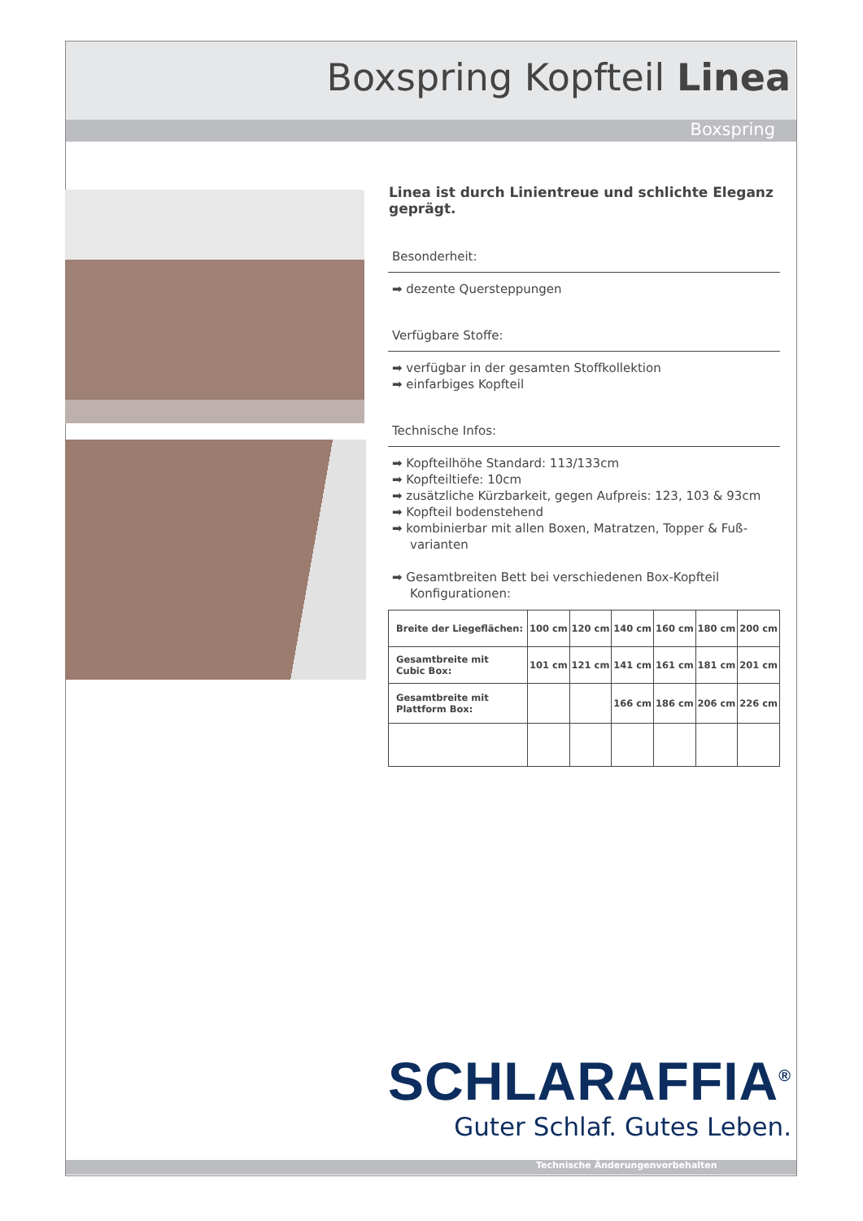Boxspring Kopfteil Linea
Boxspring
Linea ist durch Linientreue und schlichte Eleganz geprägt.
Besonderheit:
➡ dezente Quersteppungen
Verfügbare Stoffe:
➡ verfügbar in der gesamten Stoffkollektion
➡ einfarbiges Kopfteil
Technische Infos:
➡ Kopfteilhöhe Standard: 113/133cm
➡ Kopfteiltiefe: 10cm
➡ zusätzliche Kürzbarkeit, gegen Aufpreis: 123, 103 & 93cm
➡ Kopfteil bodenstehend
➡ kombinierbar mit allen Boxen, Matratzen, Topper & Fuß-varianten
➡ Gesamtbreiten Bett bei verschiedenen Box-Kopfteil Konfigurationen:
| Breite der Liegeflächen: | 100 cm | 120 cm | 140 cm | 160 cm | 180 cm | 200 cm |
| Gesamtbreite mit Cubic Box: | 101 cm | 121 cm | 141 cm | 161 cm | 181 cm | 201 cm |
| Gesamtbreite mit Plattform Box: | | | 166 cm | 186 cm | 206 cm | 226 cm |
SCHLARAFFIA<sup>®</sup>
Guter Schlaf. Gutes Leben.
Technische Änderungenvorbehalten